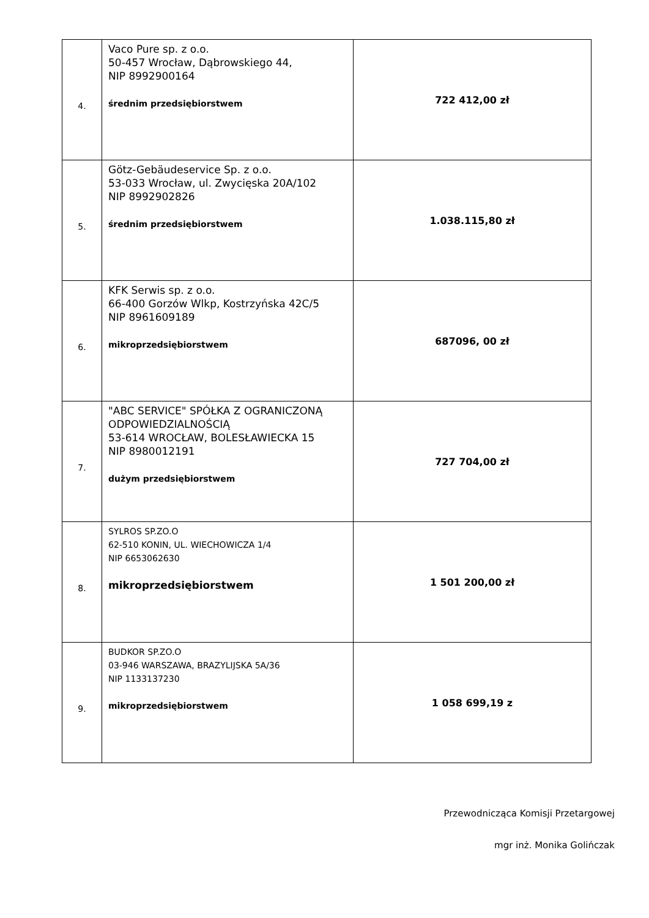| 4. | Vaco Pure sp. z o.o. 50-457 Wrocław, Dąbrowskiego 44, NIP 8992900164 średnim przedsiębiorstwem | 722 412,00 zł |
| 5. | Götz-Gebäudeservice Sp. z o.o. 53-033 Wrocław, ul. Zwycięska 20A/102 NIP 8992902826 średnim przedsiębiorstwem | 1.038.115,80 zł |
| 6. | KFK Serwis sp. z o.o. 66-400 Gorzów Wlkp, Kostrzyńska 42C/5 NIP 8961609189 mikroprzedsiębiorstwem | 687096, 00 zł |
| 7. | "ABC SERVICE" SPÓŁKA Z OGRANICZONĄ ODPOWIEDZIALNOŚCIĄ 53-614 WROCŁAW, BOLESŁAWIECKA 15 NIP 8980012191 dużym przedsiębiorstwem | 727 704,00 zł |
| 8. | SYLROS SP.ZO.O 62-510 KONIN, UL. WIECHOWICZA 1/4 NIP 6653062630 mikroprzedsiębiorstwem | 1 501 200,00 zł |
| 9. | BUDKOR SP.ZO.O 03-946 WARSZAWA, BRAZYLIJSKA 5A/36 NIP 1133137230 mikroprzedsiębiorstwem | 1 058 699,19 z |
Przewodnicząca Komisji Przetargowej
mgr inż. Monika Golińczak